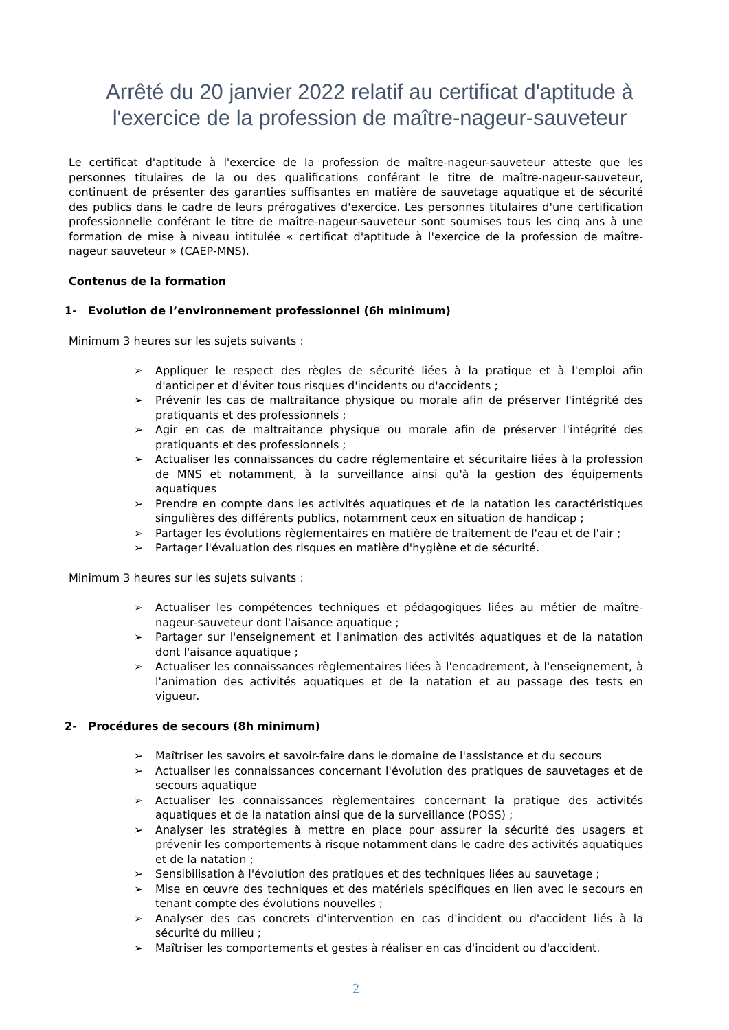Arrêté du 20 janvier 2022 relatif au certificat d'aptitude à l'exercice de la profession de maître-nageur-sauveteur
Le certificat d'aptitude à l'exercice de la profession de maître-nageur-sauveteur atteste que les personnes titulaires de la ou des qualifications conférant le titre de maître-nageur-sauveteur, continuent de présenter des garanties suffisantes en matière de sauvetage aquatique et de sécurité des publics dans le cadre de leurs prérogatives d'exercice. Les personnes titulaires d'une certification professionnelle conférant le titre de maître-nageur-sauveteur sont soumises tous les cinq ans à une formation de mise à niveau intitulée « certificat d'aptitude à l'exercice de la profession de maître-nageur sauveteur » (CAEP-MNS).
Contenus de la formation
1- Evolution de l’environnement professionnel (6h minimum)
Minimum 3 heures sur les sujets suivants :
➢ Appliquer le respect des règles de sécurité liées à la pratique et à l'emploi afin d'anticiper et d'éviter tous risques d'incidents ou d'accidents ;
➢ Prévenir les cas de maltraitance physique ou morale afin de préserver l'intégrité des pratiquants et des professionnels ;
➢ Agir en cas de maltraitance physique ou morale afin de préserver l'intégrité des pratiquants et des professionnels ;
➢ Actualiser les connaissances du cadre réglementaire et sécuritaire liées à la profession de MNS et notamment, à la surveillance ainsi qu'à la gestion des équipements aquatiques
➢ Prendre en compte dans les activités aquatiques et de la natation les caractéristiques singulières des différents publics, notamment ceux en situation de handicap ;
➢ Partager les évolutions règlementaires en matière de traitement de l'eau et de l'air ;
➢ Partager l'évaluation des risques en matière d'hygiène et de sécurité.
Minimum 3 heures sur les sujets suivants :
➢ Actualiser les compétences techniques et pédagogiques liées au métier de maître-nageur-sauveteur dont l'aisance aquatique ;
➢ Partager sur l'enseignement et l'animation des activités aquatiques et de la natation dont l'aisance aquatique ;
➢ Actualiser les connaissances règlementaires liées à l'encadrement, à l'enseignement, à l'animation des activités aquatiques et de la natation et au passage des tests en vigueur.
2- Procédures de secours (8h minimum)
➢ Maîtriser les savoirs et savoir-faire dans le domaine de l'assistance et du secours
➢ Actualiser les connaissances concernant l'évolution des pratiques de sauvetages et de secours aquatique
➢ Actualiser les connaissances règlementaires concernant la pratique des activités aquatiques et de la natation ainsi que de la surveillance (POSS) ;
➢ Analyser les stratégies à mettre en place pour assurer la sécurité des usagers et prévenir les comportements à risque notamment dans le cadre des activités aquatiques et de la natation ;
➢ Sensibilisation à l'évolution des pratiques et des techniques liées au sauvetage ;
➢ Mise en œuvre des techniques et des matériels spécifiques en lien avec le secours en tenant compte des évolutions nouvelles ;
➢ Analyser des cas concrets d'intervention en cas d'incident ou d'accident liés à la sécurité du milieu ;
➢ Maîtriser les comportements et gestes à réaliser en cas d'incident ou d'accident.
2